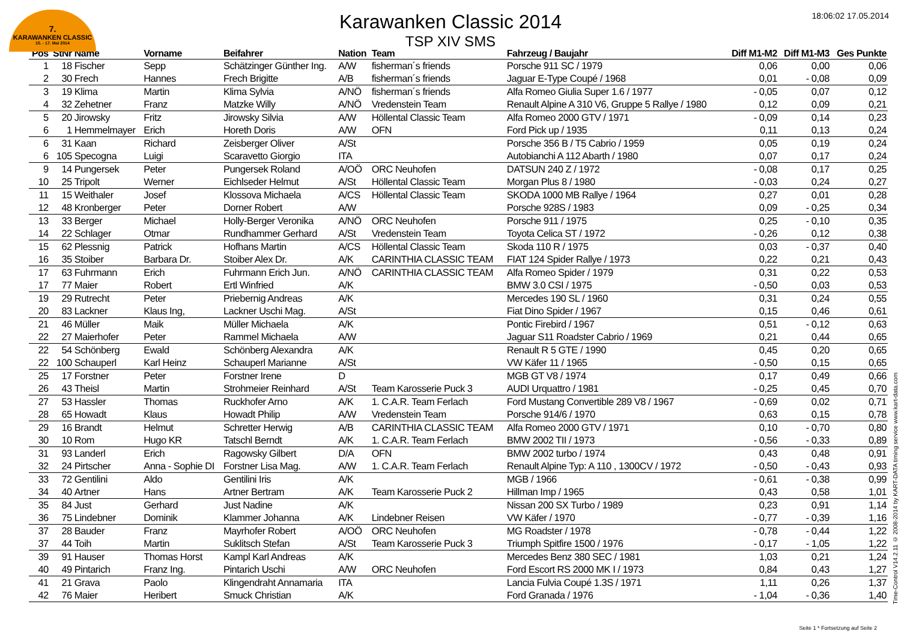7.
KARAWANKEN CLASSIC
15. - 17. Mai 2014
18:06:02 17.05.2014
Karawanken Classic 2014
TSP XIV SMS
| Pos | StNr | Name | Vorname | Beifahrer | Nation | Team | Fahrzeug / Baujahr | Diff M1-M2 | Diff M1-M3 | Ges Punkte |
| --- | --- | --- | --- | --- | --- | --- | --- | --- | --- | --- |
| 1 | 18 | Fischer | Sepp | Schätzinger Günther Ing. | A/W | fisherman´s friends | Porsche 911 SC / 1979 | 0,06 | 0,00 | 0,06 |
| 2 | 30 | Frech | Hannes | Frech Brigitte | A/B | fisherman´s friends | Jaguar E-Type Coupé / 1968 | 0,01 | - 0,08 | 0,09 |
| 3 | 19 | Klima | Martin | Klima Sylvia | A/NÖ | fisherman´s friends | Alfa Romeo Giulia Super 1.6 / 1977 | - 0,05 | 0,07 | 0,12 |
| 4 | 32 | Zehetner | Franz | Matzke Willy | A/NÖ | Vredenstein Team | Renault Alpine A 310 V6, Gruppe 5 Rallye / 1980 | 0,12 | 0,09 | 0,21 |
| 5 | 20 | Jirowsky | Fritz | Jirowsky Silvia | A/W | Höllental Classic Team | Alfa Romeo 2000 GTV / 1971 | - 0,09 | 0,14 | 0,23 |
| 6 | 1 | Hemmelmayer | Erich | Horeth Doris | A/W | OFN | Ford Pick up / 1935 | 0,11 | 0,13 | 0,24 |
| 6 | 31 | Kaan | Richard | Zeisberger Oliver | A/St | | Porsche 356 B / T5 Cabrio / 1959 | 0,05 | 0,19 | 0,24 |
| 6 | 105 | Specogna | Luigi | Scaravetto Giorgio | ITA | | Autobianchi A 112 Abarth / 1980 | 0,07 | 0,17 | 0,24 |
| 9 | 14 | Pungersek | Peter | Pungersek Roland | A/OÖ | ORC Neuhofen | DATSUN 240 Z / 1972 | - 0,08 | 0,17 | 0,25 |
| 10 | 25 | Tripolt | Werner | Eichlseder Helmut | A/St | Höllental Classic Team | Morgan Plus 8 / 1980 | - 0,03 | 0,24 | 0,27 |
| 11 | 15 | Weithaler | Josef | Klossova Michaela | A/CS | Höllental Classic Team | SKODA 1000 MB Rallye / 1964 | 0,27 | 0,01 | 0,28 |
| 12 | 48 | Kronberger | Peter | Dorner Robert | A/W | | Porsche 928S / 1983 | 0,09 | - 0,25 | 0,34 |
| 13 | 33 | Berger | Michael | Holly-Berger Veronika | A/NÖ | ORC Neuhofen | Porsche 911 / 1975 | 0,25 | - 0,10 | 0,35 |
| 14 | 22 | Schlager | Otmar | Rundhammer Gerhard | A/St | Vredenstein Team | Toyota Celica ST / 1972 | - 0,26 | 0,12 | 0,38 |
| 15 | 62 | Plessnig | Patrick | Hofhans Martin | A/CS | Höllental Classic Team | Skoda 110 R / 1975 | 0,03 | - 0,37 | 0,40 |
| 16 | 35 | Stoiber | Barbara Dr. | Stoiber Alex Dr. | A/K | CARINTHIA CLASSIC TEAM | FIAT 124 Spider Rallye / 1973 | 0,22 | 0,21 | 0,43 |
| 17 | 63 | Fuhrmann | Erich | Fuhrmann Erich Jun. | A/NÖ | CARINTHIA CLASSIC TEAM | Alfa Romeo Spider / 1979 | 0,31 | 0,22 | 0,53 |
| 17 | 77 | Maier | Robert | Ertl Winfried | A/K | | BMW 3.0 CSI / 1975 | - 0,50 | 0,03 | 0,53 |
| 19 | 29 | Rutrecht | Peter | Priebernig Andreas | A/K | | Mercedes 190 SL / 1960 | 0,31 | 0,24 | 0,55 |
| 20 | 83 | Lackner | Klaus Ing, | Lackner Uschi Mag. | A/St | | Fiat Dino Spider / 1967 | 0,15 | 0,46 | 0,61 |
| 21 | 46 | Müller | Maik | Müller Michaela | A/K | | Pontic Firebird / 1967 | 0,51 | - 0,12 | 0,63 |
| 22 | 27 | Maierhofer | Peter | Rammel Michaela | A/W | | Jaguar S11 Roadster Cabrio / 1969 | 0,21 | 0,44 | 0,65 |
| 22 | 54 | Schönberg | Ewald | Schönberg Alexandra | A/K | | Renault R 5 GTE / 1990 | 0,45 | 0,20 | 0,65 |
| 22 | 100 | Schauperl | Karl Heinz | Schauperl Marianne | A/St | | VW Käfer 11 / 1965 | - 0,50 | 0,15 | 0,65 |
| 25 | 17 | Forstner | Peter | Forstner Irene | D | | MGB GT V8 / 1974 | 0,17 | 0,49 | 0,66 |
| 26 | 43 | Theisl | Martin | Strohmeier Reinhard | A/St | Team Karosserie Puck 3 | AUDI Urquattro / 1981 | - 0,25 | 0,45 | 0,70 |
| 27 | 53 | Hassler | Thomas | Ruckhofer Arno | A/K | 1. C.A.R. Team Ferlach | Ford Mustang Convertible 289 V8 / 1967 | - 0,69 | 0,02 | 0,71 |
| 28 | 65 | Howadt | Klaus | Howadt Philip | A/W | Vredenstein Team | Porsche 914/6 / 1970 | 0,63 | 0,15 | 0,78 |
| 29 | 16 | Brandt | Helmut | Schretter Herwig | A/B | CARINTHIA CLASSIC TEAM | Alfa Romeo 2000 GTV / 1971 | 0,10 | - 0,70 | 0,80 |
| 30 | 10 | Rom | Hugo KR | Tatschl Berndt | A/K | 1. C.A.R. Team Ferlach | BMW 2002 TII / 1973 | - 0,56 | - 0,33 | 0,89 |
| 31 | 93 | Landerl | Erich | Ragowsky Gilbert | D/A | OFN | BMW 2002 turbo / 1974 | 0,43 | 0,48 | 0,91 |
| 32 | 24 | Pirtscher | Anna - Sophie DI | Forstner Lisa Mag. | A/W | 1. C.A.R. Team Ferlach | Renault Alpine Typ: A 110 , 1300CV / 1972 | - 0,50 | - 0,43 | 0,93 |
| 33 | 72 | Gentilini | Aldo | Gentilini Iris | A/K | | MGB / 1966 | - 0,61 | - 0,38 | 0,99 |
| 34 | 40 | Artner | Hans | Artner Bertram | A/K | Team Karosserie Puck 2 | Hillman Imp / 1965 | 0,43 | 0,58 | 1,01 |
| 35 | 84 | Just | Gerhard | Just Nadine | A/K | | Nissan 200 SX Turbo / 1989 | 0,23 | 0,91 | 1,14 |
| 36 | 75 | Lindebner | Dominik | Klammer Johanna | A/K | Lindebner Reisen | VW Käfer / 1970 | - 0,77 | - 0,39 | 1,16 |
| 37 | 28 | Bauder | Franz | Mayrhofer Robert | A/OÖ | ORC Neuhofen | MG Roadster / 1978 | - 0,78 | - 0,44 | 1,22 |
| 37 | 44 | Toih | Martin | Suklitsch Stefan | A/St | Team Karosserie Puck 3 | Triumph Spitfire 1500 / 1976 | - 0,17 | - 1,05 | 1,22 |
| 39 | 91 | Hauser | Thomas Horst | Kampl Karl Andreas | A/K | | Mercedes Benz 380 SEC / 1981 | 1,03 | 0,21 | 1,24 |
| 40 | 49 | Pintarich | Franz Ing. | Pintarich Uschi | A/W | ORC Neuhofen | Ford Escort RS 2000 MK I / 1973 | 0,84 | 0,43 | 1,27 |
| 41 | 21 | Grava | Paolo | Klingendraht Annamaria | ITA | | Lancia Fulvia Coupé 1.3S / 1971 | 1,11 | 0,26 | 1,37 |
| 42 | 76 | Maier | Heribert | Smuck Christian | A/K | | Ford Granada / 1976 | - 1,04 | - 0,36 | 1,40 |
Time-Control V14.2.11 © 2008-2014 by KART-DATA timing service www.kart-data.com
Seite 1 * Fortsetzung auf Seite 2